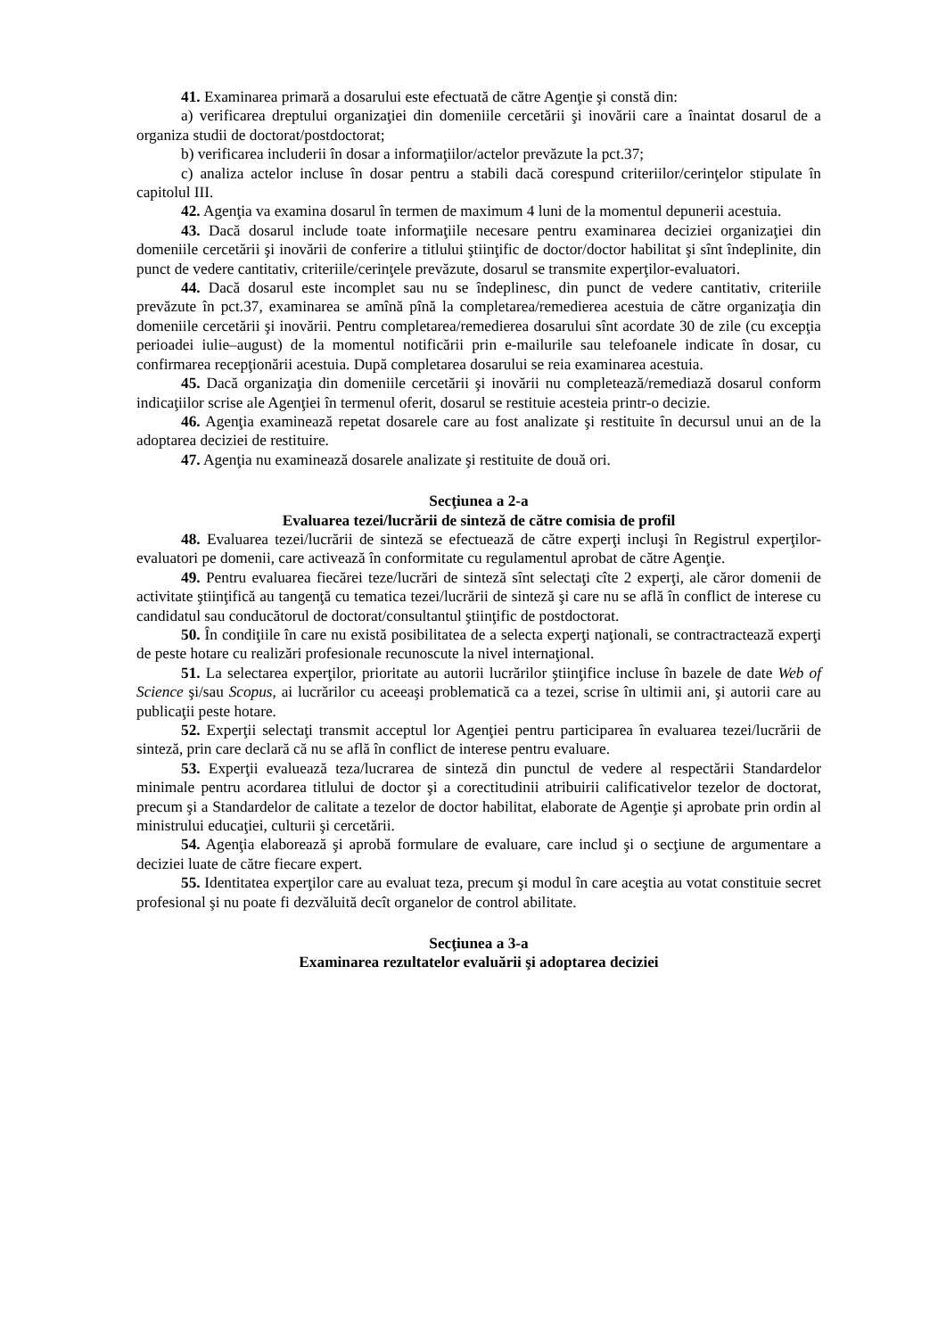41. Examinarea primară a dosarului este efectuată de către Agenţie şi constă din:
a) verificarea dreptului organizaţiei din domeniile cercetării şi inovării care a înaintat dosarul de a organiza studii de doctorat/postdoctorat;
b) verificarea includerii în dosar a informaţiilor/actelor prevăzute la pct.37;
c) analiza actelor incluse în dosar pentru a stabili dacă corespund criteriilor/cerinţelor stipulate în capitolul III.
42. Agenţia va examina dosarul în termen de maximum 4 luni de la momentul depunerii acestuia.
43. Dacă dosarul include toate informaţiile necesare pentru examinarea deciziei organizaţiei din domeniile cercetării şi inovării de conferire a titlului ştiinţific de doctor/doctor habilitat şi sînt îndeplinite, din punct de vedere cantitativ, criteriile/cerinţele prevăzute, dosarul se transmite experţilor-evaluatori.
44. Dacă dosarul este incomplet sau nu se îndeplinesc, din punct de vedere cantitativ, criteriile prevăzute în pct.37, examinarea se amînă pînă la completarea/remedierea acestuia de către organizaţia din domeniile cercetării şi inovării. Pentru completarea/remedierea dosarului sînt acordate 30 de zile (cu excepţia perioadei iulie–august) de la momentul notificării prin e-mailurile sau telefoanele indicate în dosar, cu confirmarea recepţionării acestuia. După completarea dosarului se reia examinarea acestuia.
45. Dacă organizaţia din domeniile cercetării şi inovării nu completează/remediază dosarul conform indicaţiilor scrise ale Agenţiei în termenul oferit, dosarul se restituie acesteia printr-o decizie.
46. Agenţia examinează repetat dosarele care au fost analizate şi restituite în decursul unui an de la adoptarea deciziei de restituire.
47. Agenţia nu examinează dosarele analizate şi restituite de două ori.
Secţiunea a 2-a
Evaluarea tezei/lucrării de sinteză de către comisia de profil
48. Evaluarea tezei/lucrării de sinteză se efectuează de către experţi incluşi în Registrul experţilor-evaluatori pe domenii, care activează în conformitate cu regulamentul aprobat de către Agenţie.
49. Pentru evaluarea fiecărei teze/lucrări de sinteză sînt selectaţi cîte 2 experţi, ale căror domenii de activitate ştiinţifică au tangenţă cu tematica tezei/lucrării de sinteză şi care nu se află în conflict de interese cu candidatul sau conducătorul de doctorat/consultantul ştiinţific de postdoctorat.
50. În condiţiile în care nu există posibilitatea de a selecta experţi naţionali, se contractractează experţi de peste hotare cu realizări profesionale recunoscute la nivel internaţional.
51. La selectarea experţilor, prioritate au autorii lucrărilor ştiinţifice incluse în bazele de date Web of Science şi/sau Scopus, ai lucrărilor cu aceeaşi problematică ca a tezei, scrise în ultimii ani, şi autorii care au publicaţii peste hotare.
52. Experţii selectaţi transmit acceptul lor Agenţiei pentru participarea în evaluarea tezei/lucrării de sinteză, prin care declară că nu se află în conflict de interese pentru evaluare.
53. Experţii evaluează teza/lucrarea de sinteză din punctul de vedere al respectării Standardelor minimale pentru acordarea titlului de doctor şi a corectitudinii atribuirii calificativelor tezelor de doctorat, precum şi a Standardelor de calitate a tezelor de doctor habilitat, elaborate de Agenţie şi aprobate prin ordin al ministrului educaţiei, culturii şi cercetării.
54. Agenţia elaborează şi aprobă formulare de evaluare, care includ şi o secţiune de argumentare a deciziei luate de către fiecare expert.
55. Identitatea experţilor care au evaluat teza, precum şi modul în care aceştia au votat constituie secret profesional şi nu poate fi dezvăluită decît organelor de control abilitate.
Secţiunea a 3-a
Examinarea rezultatelor evaluării şi adoptarea deciziei